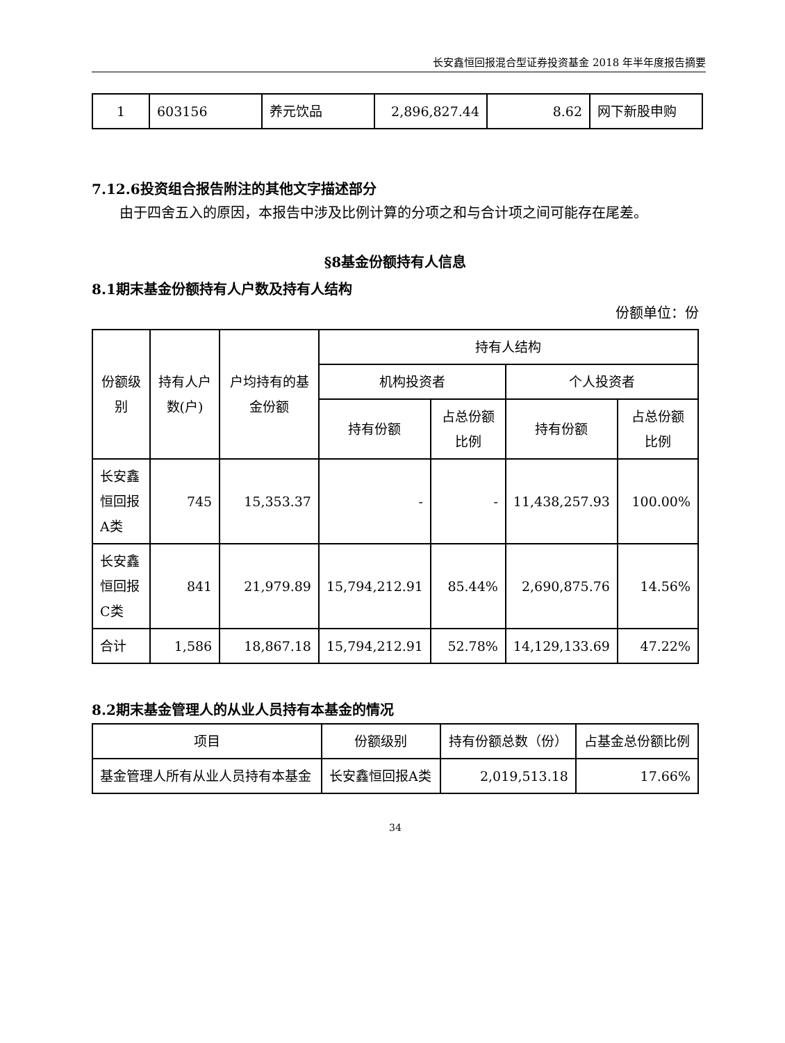长安鑫恒回报混合型证券投资基金 2018 年半年度报告摘要
| 1 | 603156 | 养元饮品 | 2,896,827.44 | 8.62 | 网下新股申购 |
7.12.6投资组合报告附注的其他文字描述部分
由于四舍五入的原因，本报告中涉及比例计算的分项之和与合计项之间可能存在尾差。
§8基金份额持有人信息
8.1期末基金份额持有人户数及持有人结构
份额单位：份
| 份额级别 | 持有人户数(户) | 户均持有的基金份额 | 持有人结构 | | | |
| --- | --- | --- | --- | --- | --- | --- |
| | | | 机构投资者 | | 个人投资者 | |
| | | | 持有份额 | 占总份额比例 | 持有份额 | 占总份额比例 |
| 长安鑫恒回报A类 | 745 | 15,353.37 | - | - | 11,438,257.93 | 100.00% |
| 长安鑫恒回报C类 | 841 | 21,979.89 | 15,794,212.91 | 85.44% | 2,690,875.76 | 14.56% |
| 合计 | 1,586 | 18,867.18 | 15,794,212.91 | 52.78% | 14,129,133.69 | 47.22% |
8.2期末基金管理人的从业人员持有本基金的情况
| 项目 | 份额级别 | 持有份额总数（份） | 占基金总份额比例 |
| --- | --- | --- | --- |
| 基金管理人所有从业人员持有本基金 | 长安鑫恒回报A类 | 2,019,513.18 | 17.66% |
34